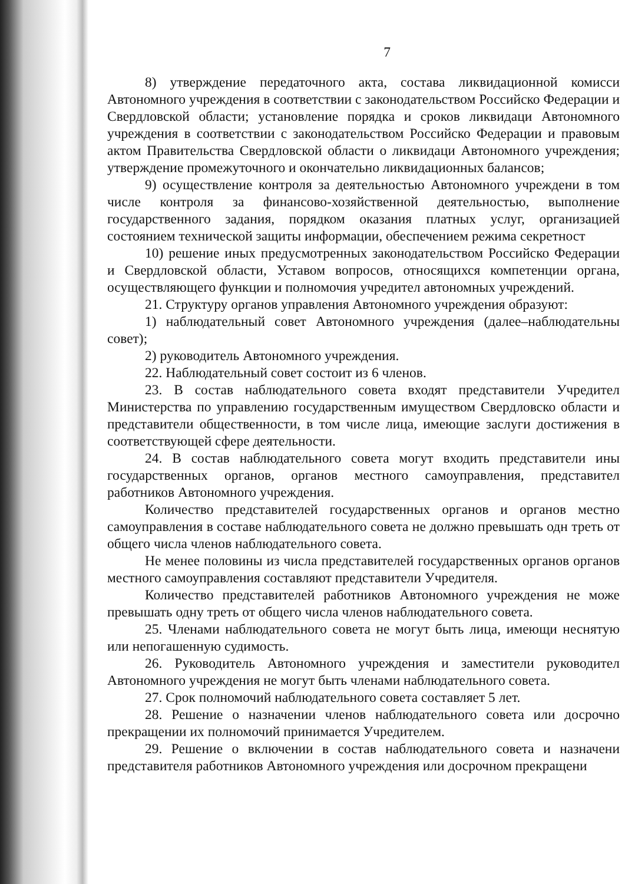7
8) утверждение передаточного акта, состава ликвидационной комисси Автономного учреждения в соответствии с законодательством Российско Федерации и Свердловской области; установление порядка и сроков ликвидаци Автономного учреждения в соответствии с законодательством Российско Федерации и правовым актом Правительства Свердловской области о ликвидаци Автономного учреждения; утверждение промежуточного и окончательно ликвидационных балансов;
9) осуществление контроля за деятельностью Автономного учреждени в том числе контроля за финансово-хозяйственной деятельностью, выполнение государственного задания, порядком оказания платных услуг, организацией состоянием технической защиты информации, обеспечением режима секретност
10) решение иных предусмотренных законодательством Российско Федерации и Свердловской области, Уставом вопросов, относящихся компетенции органа, осуществляющего функции и полномочия учредител автономных учреждений.
21. Структуру органов управления Автономного учреждения образуют:
1) наблюдательный совет Автономного учреждения (далее–наблюдательны совет);
2) руководитель Автономного учреждения.
22. Наблюдательный совет состоит из 6 членов.
23. В состав наблюдательного совета входят представители Учредител Министерства по управлению государственным имуществом Свердловско области и представители общественности, в том числе лица, имеющие заслуги достижения в соответствующей сфере деятельности.
24. В состав наблюдательного совета могут входить представители ины государственных органов, органов местного самоуправления, представител работников Автономного учреждения.
Количество представителей государственных органов и органов местно самоуправления в составе наблюдательного совета не должно превышать одн треть от общего числа членов наблюдательного совета.
Не менее половины из числа представителей государственных органов органов местного самоуправления составляют представители Учредителя.
Количество представителей работников Автономного учреждения не може превышать одну треть от общего числа членов наблюдательного совета.
25. Членами наблюдательного совета не могут быть лица, имеющи неснятую или непогашенную судимость.
26. Руководитель Автономного учреждения и заместители руководител Автономного учреждения не могут быть членами наблюдательного совета.
27. Срок полномочий наблюдательного совета составляет 5 лет.
28. Решение о назначении членов наблюдательного совета или досрочно прекращении их полномочий принимается Учредителем.
29. Решение о включении в состав наблюдательного совета и назначени представителя работников Автономного учреждения или досрочном прекращени